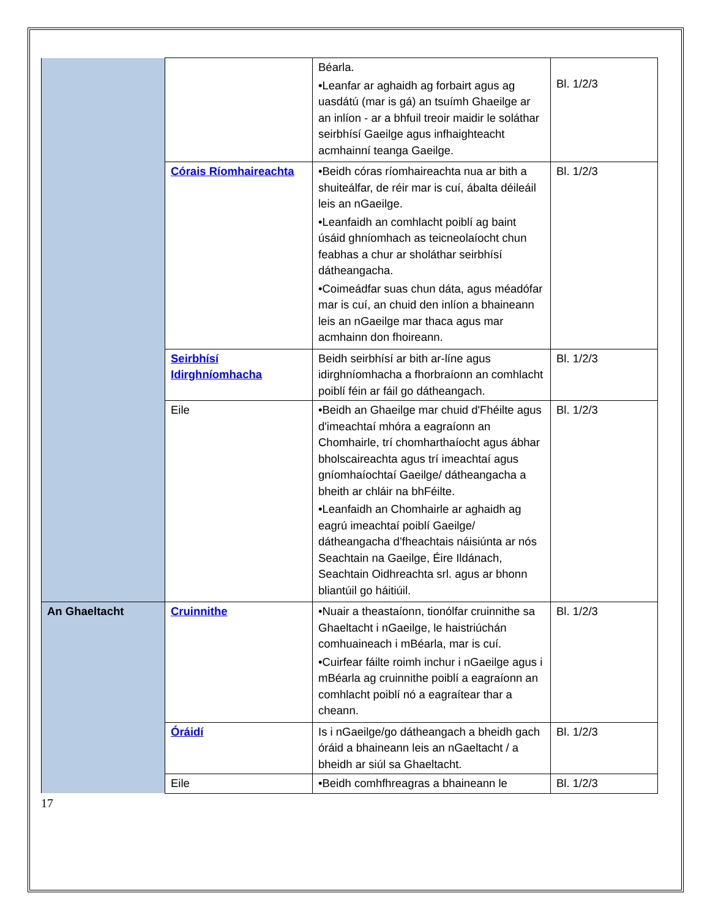| | | Béarla. •Leanfar ar aghaidh ag forbairt agus ag uasdátú (mar is gá) an tsuímh Ghaeilge ar an inlíon - ar a bhfuil treoir maidir le soláthar seirbhísí Gaeilge agus infhaighteacht acmhainní teanga Gaeilge. | Bl. 1/2/3 |
| | Córais Ríomhaireachta | •Beidh córas ríomhaireachta nua ar bith a shuiteálfar, de réir mar is cuí, ábalta déileáil leis an nGaeilge. •Leanfaidh an comhlacht poiblí ag baint úsáid ghníomhach as teicneolaíocht chun feabhas a chur ar sholáthar seirbhísí dátheangacha. •Coimeádfar suas chun dáta, agus méadófar mar is cuí, an chuid den inlíon a bhaineann leis an nGaeilge mar thaca agus mar acmhainn don fhoireann. | Bl. 1/2/3 |
| | Seirbhísí Idirghníomhacha | Beidh seirbhísí ar bith ar-líne agus idirghníomhacha a fhorbraíonn an comhlacht poiblí féin ar fáil go dátheangach. | Bl. 1/2/3 |
| | Eile | •Beidh an Ghaeilge mar chuid d'Fhéilte agus d'imeachtaí mhóra a eagraíonn an Chomhairle, trí chomharthaíocht agus ábhar bholscaireachta agus trí imeachtaí agus gníomhaíochtaí Gaeilge/ dátheangacha a bheith ar chláir na bhFéilte. •Leanfaidh an Chomhairle ar aghaidh ag eagrú imeachtaí poiblí Gaeilge/ dátheangacha d’fheachtais náisiúnta ar nós Seachtain na Gaeilge, Éire Ildánach, Seachtain Oidhreachta srl. agus ar bhonn bliantúil go háitiúil. | Bl. 1/2/3 |
| An Ghaeltacht | Cruinnithe | •Nuair a theastaíonn, tionólfar cruinnithe sa Ghaeltacht i nGaeilge, le haistriúchán comhuaineach i mBéarla, mar is cuí. •Cuirfear fáilte roimh inchur i nGaeilge agus i mBéarla ag cruinnithe poiblí a eagraíonn an comhlacht poiblí nó a eagraítear thar a cheann. | Bl. 1/2/3 |
| | Óráidí | Is i nGaeilge/go dátheangach a bheidh gach óráid a bhaineann leis an nGaeltacht / a bheidh ar siúl sa Ghaeltacht. | Bl. 1/2/3 |
| | Eile | •Beidh comhfhreagras a bhaineann le | Bl. 1/2/3 |
17